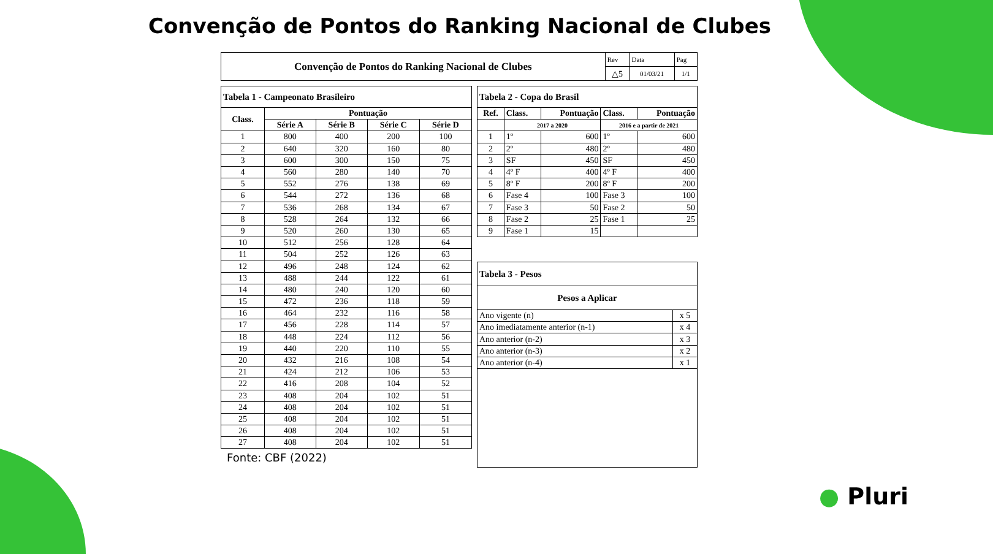Convenção de Pontos do Ranking Nacional de Clubes
| Convenção de Pontos do Ranking Nacional de Clubes | Rev | Data | Pag |
| | △5 | 01/03/21 | 1/1 |
| Tabela 1 - Campeonato Brasileiro | | | | |
| --- | --- | --- | --- | --- |
| Class. | Pontuação | | | |
| | Série A | Série B | Série C | Série D |
| 1 | 800 | 400 | 200 | 100 |
| 2 | 640 | 320 | 160 | 80 |
| 3 | 600 | 300 | 150 | 75 |
| 4 | 560 | 280 | 140 | 70 |
| 5 | 552 | 276 | 138 | 69 |
| 6 | 544 | 272 | 136 | 68 |
| 7 | 536 | 268 | 134 | 67 |
| 8 | 528 | 264 | 132 | 66 |
| 9 | 520 | 260 | 130 | 65 |
| 10 | 512 | 256 | 128 | 64 |
| 11 | 504 | 252 | 126 | 63 |
| 12 | 496 | 248 | 124 | 62 |
| 13 | 488 | 244 | 122 | 61 |
| 14 | 480 | 240 | 120 | 60 |
| 15 | 472 | 236 | 118 | 59 |
| 16 | 464 | 232 | 116 | 58 |
| 17 | 456 | 228 | 114 | 57 |
| 18 | 448 | 224 | 112 | 56 |
| 19 | 440 | 220 | 110 | 55 |
| 20 | 432 | 216 | 108 | 54 |
| 21 | 424 | 212 | 106 | 53 |
| 22 | 416 | 208 | 104 | 52 |
| 23 | 408 | 204 | 102 | 51 |
| 24 | 408 | 204 | 102 | 51 |
| 25 | 408 | 204 | 102 | 51 |
| 26 | 408 | 204 | 102 | 51 |
| 27 | 408 | 204 | 102 | 51 |
Fonte: CBF (2022)
| Tabela 2 - Copa do Brasil | | | | |
| --- | --- | --- | --- | --- |
| Ref. | Class. | Pontuação | Class. | Pontuação |
| | 2017 a 2020 | | 2016 e a partir de 2021 | |
| 1 | 1º | 600 | 1º | 600 |
| 2 | 2º | 480 | 2º | 480 |
| 3 | SF | 450 | SF | 450 |
| 4 | 4º F | 400 | 4º F | 400 |
| 5 | 8º F | 200 | 8º F | 200 |
| 6 | Fase 4 | 100 | Fase 3 | 100 |
| 7 | Fase 3 | 50 | Fase 2 | 50 |
| 8 | Fase 2 | 25 | Fase 1 | 25 |
| 9 | Fase 1 | 15 | | |
| Tabela 3 - Pesos | |
| --- | --- |
| Pesos a Aplicar | |
| Ano vigente (n) | x 5 |
| Ano imediatamente anterior (n-1) | x 4 |
| Ano anterior (n-2) | x 3 |
| Ano anterior (n-3) | x 2 |
| Ano anterior (n-4) | x 1 |
● Pluri